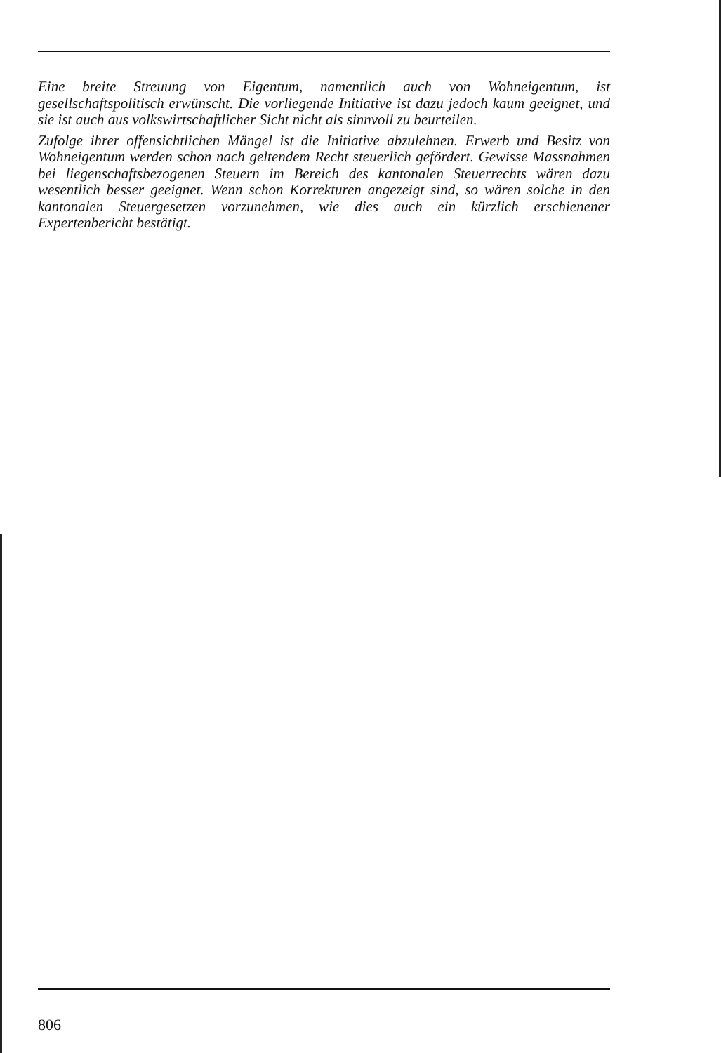Eine breite Streuung von Eigentum, namentlich auch von Wohneigentum, ist gesellschaftspolitisch erwünscht. Die vorliegende Initiative ist dazu jedoch kaum geeignet, und sie ist auch aus volkswirtschaftlicher Sicht nicht als sinnvoll zu beurteilen.
Zufolge ihrer offensichtlichen Mängel ist die Initiative abzulehnen. Erwerb und Besitz von Wohneigentum werden schon nach geltendem Recht steuerlich gefördert. Gewisse Massnahmen bei liegenschaftsbezogenen Steuern im Bereich des kantonalen Steuerrechts wären dazu wesentlich besser geeignet. Wenn schon Korrekturen angezeigt sind, so wären solche in den kantonalen Steuergesetzen vorzunehmen, wie dies auch ein kürzlich erschienener Expertenbericht bestätigt.
806